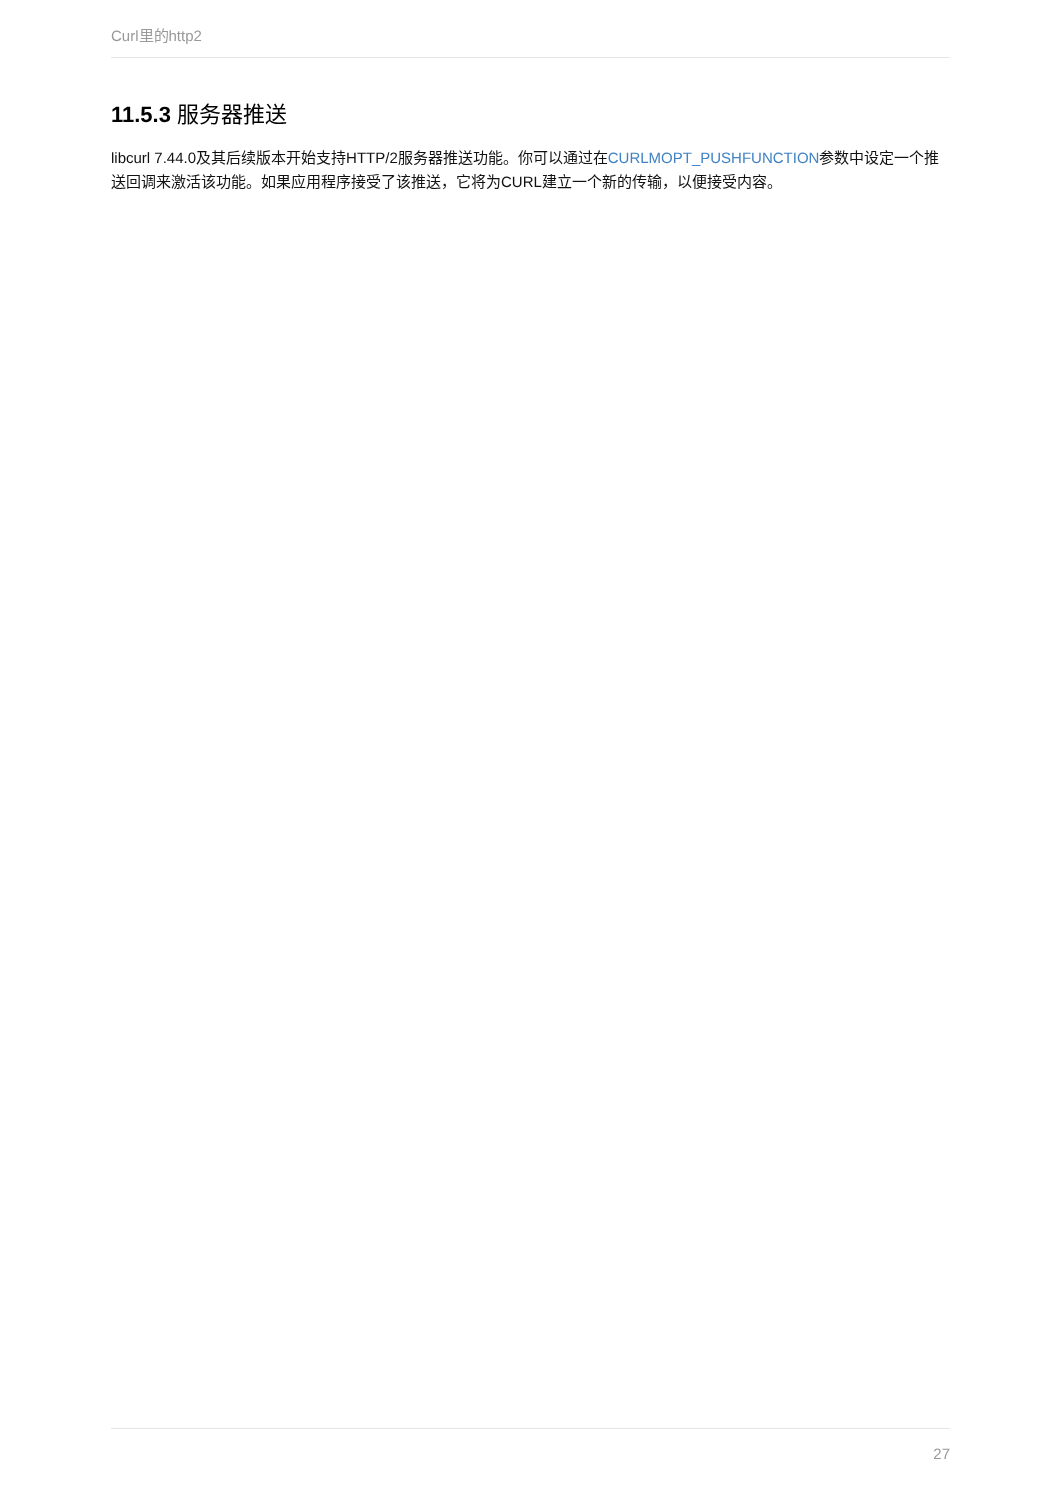Curl里的http2
11.5.3 服务器推送
libcurl 7.44.0及其后续版本开始支持HTTP/2服务器推送功能。你可以通过在CURLMOPT_PUSHFUNCTION参数中设定一个推送回调来激活该功能。如果应用程序接受了该推送，它将为CURL建立一个新的传输，以便接受内容。
27